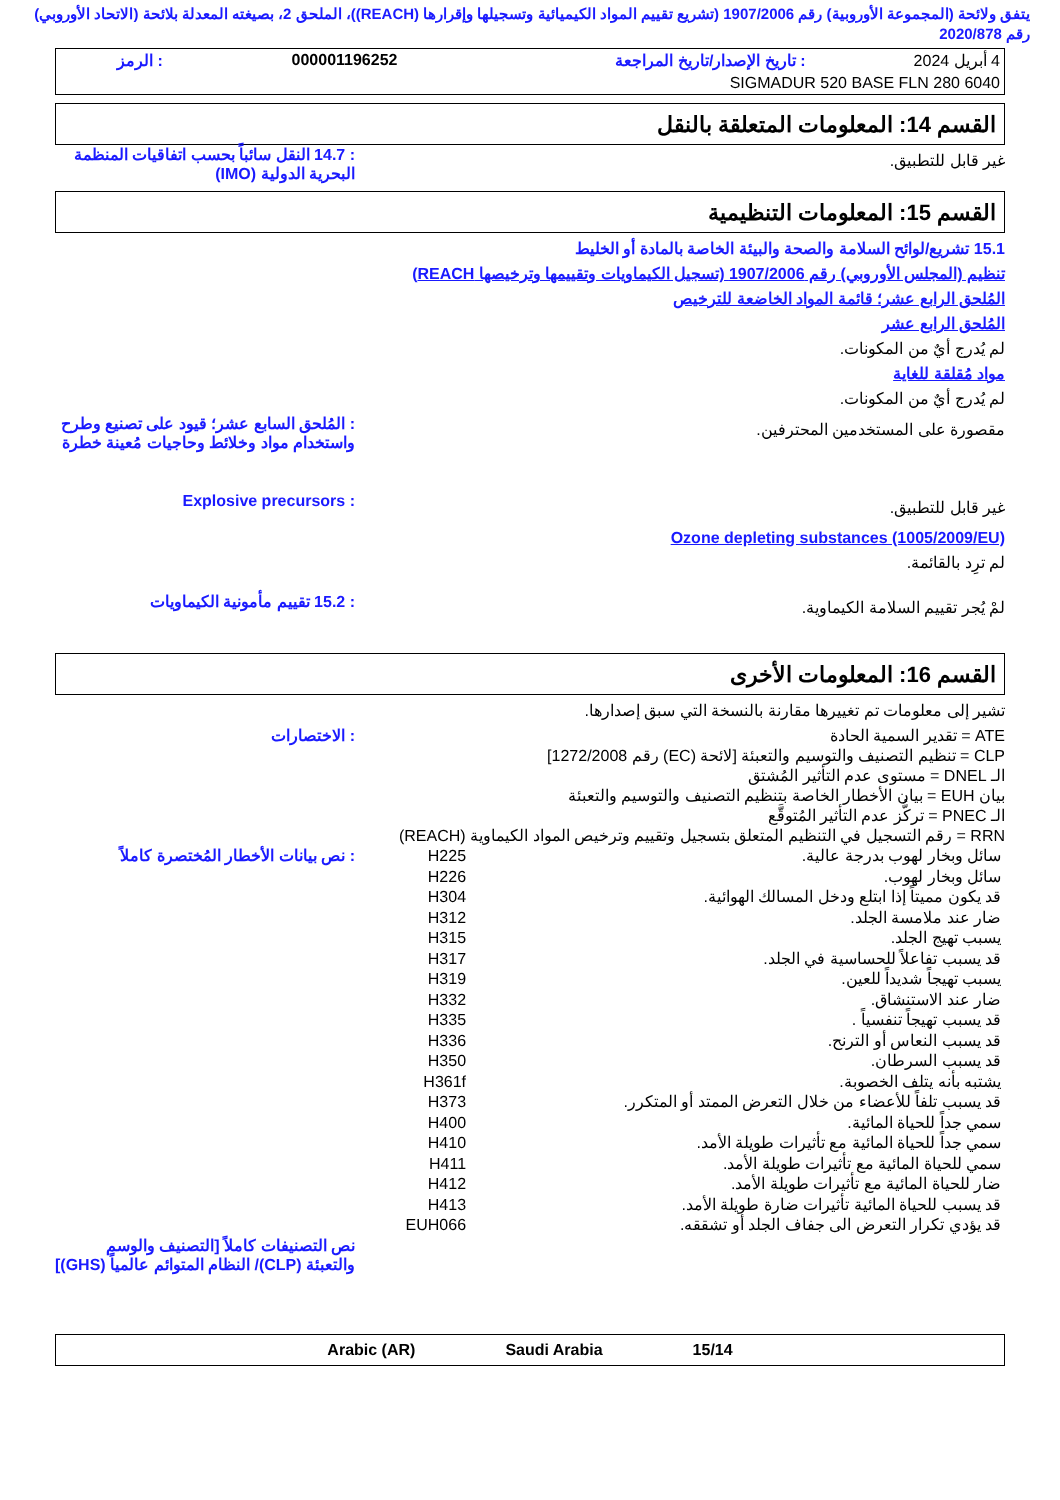يتفق ولائحة (المجموعة الأوروبية) رقم 1907/2006 (تشريع تقييم المواد الكيميائية وتسجيلها وإقرارها (REACH))، الملحق 2، بصيغته المعدلة بلائحة (الاتحاد الأوروبي) رقم 2020/878
| 4 أبريل 2024 | : تاريخ الإصدار/تاريخ المراجعة | 000001196252 | : الرمز |
| SIGMADUR 520 BASE FLN 280 6040 | | | |
القسم 14: المعلومات المتعلقة بالنقل
غير قابل للتطبيق.
: 14.7 النقل سائباً بحسب اتفاقيات المنظمة البحرية الدولية (IMO)
القسم 15: المعلومات التنظيمية
15.1 تشريع/لوائح السلامة والصحة والبيئة الخاصة بالمادة أو الخليط
تنظيم (المجلس الأوروبي) رقم 1907/2006 (تسجيل الكيماويات وتقييمها وترخيصها REACH)
المُلحق الرابع عشر؛ قائمة المواد الخاضعة للترخيص
المُلحق الرابع عشر
لم يُدرج أيٌ من المكونات.
مواد مُقلقة للغاية
لم يُدرج أيٌ من المكونات.
مقصورة على المستخدمين المحترفين.
: المُلحق السابع عشر؛ قيود على تصنيع وطرح واستخدام مواد وخلائط وحاجيات مُعينة خطرة
غير قابل للتطبيق.
: Explosive precursors
Ozone depleting substances (1005/2009/EU)
لم ترِد بالقائمة.
لمْ يُجر تقييم السلامة الكيماوية.
: 15.2 تقييم مأمونية الكيماويات
القسم 16: المعلومات الأخرى
تشير إلى معلومات تم تغييرها مقارنة بالنسخة التي سبق إصدارها.
ATE = تقدير السمية الحادة
CLP = تنظيم التصنيف والتوسيم والتعبئة [لائحة (EC) رقم 1272/2008]
الـ DNEL = مستوى عدم التأثير المُشتق
بيان EUH = بيان الأخطار الخاصة بتنظيم التصنيف والتوسيم والتعبئة
الـ PNEC = تركُّز عدم التأثير المُتوقَّع
RRN = رقم التسجيل في التنظيم المتعلق بتسجيل وتقييم وترخيص المواد الكيماوية (REACH)
: الاختصارات
| سائل وبخار لهوب بدرجة عالية. | H225 |
| سائل وبخار لهوب. | H226 |
| قد يكون مميتاً إذا ابتلع ودخل المسالك الهوائية. | H304 |
| ضار عند ملامسة الجلد. | H312 |
| يسبب تهيج الجلد. | H315 |
| قد يسبب تفاعلاً للحساسية في الجلد. | H317 |
| يسبب تهيجاً شديداً للعين. | H319 |
| ضار عند الاستنشاق. | H332 |
| قد يسبب تهيجاً تنفسياً . | H335 |
| قد يسبب النعاس أو الترنح. | H336 |
| قد يسبب السرطان. | H350 |
| يشتبه بأنه يتلف الخصوبة. | H361f |
| قد يسبب تلفاً للأعضاء من خلال التعرض الممتد أو المتكرر. | H373 |
| سمي جداً للحياة المائية. | H400 |
| سمي جداً للحياة المائية مع تأثيرات طويلة الأمد. | H410 |
| سمي للحياة المائية مع تأثيرات طويلة الأمد. | H411 |
| ضار للحياة المائية مع تأثيرات طويلة الأمد. | H412 |
| قد يسبب للحياة المائية تأثيرات ضارة طويلة الأمد. | H413 |
| قد يؤدي تكرار التعرض الى جفاف الجلد أو تشققه. | EUH066 |
: نص بيانات الأخطار المُختصرة كاملاً
نص التصنيفات كاملاً [التصنيف والوسم والتعبئة (CLP)/ النظام المتوائم عالمياً (GHS)]
Arabic (AR) Saudi Arabia 15/14